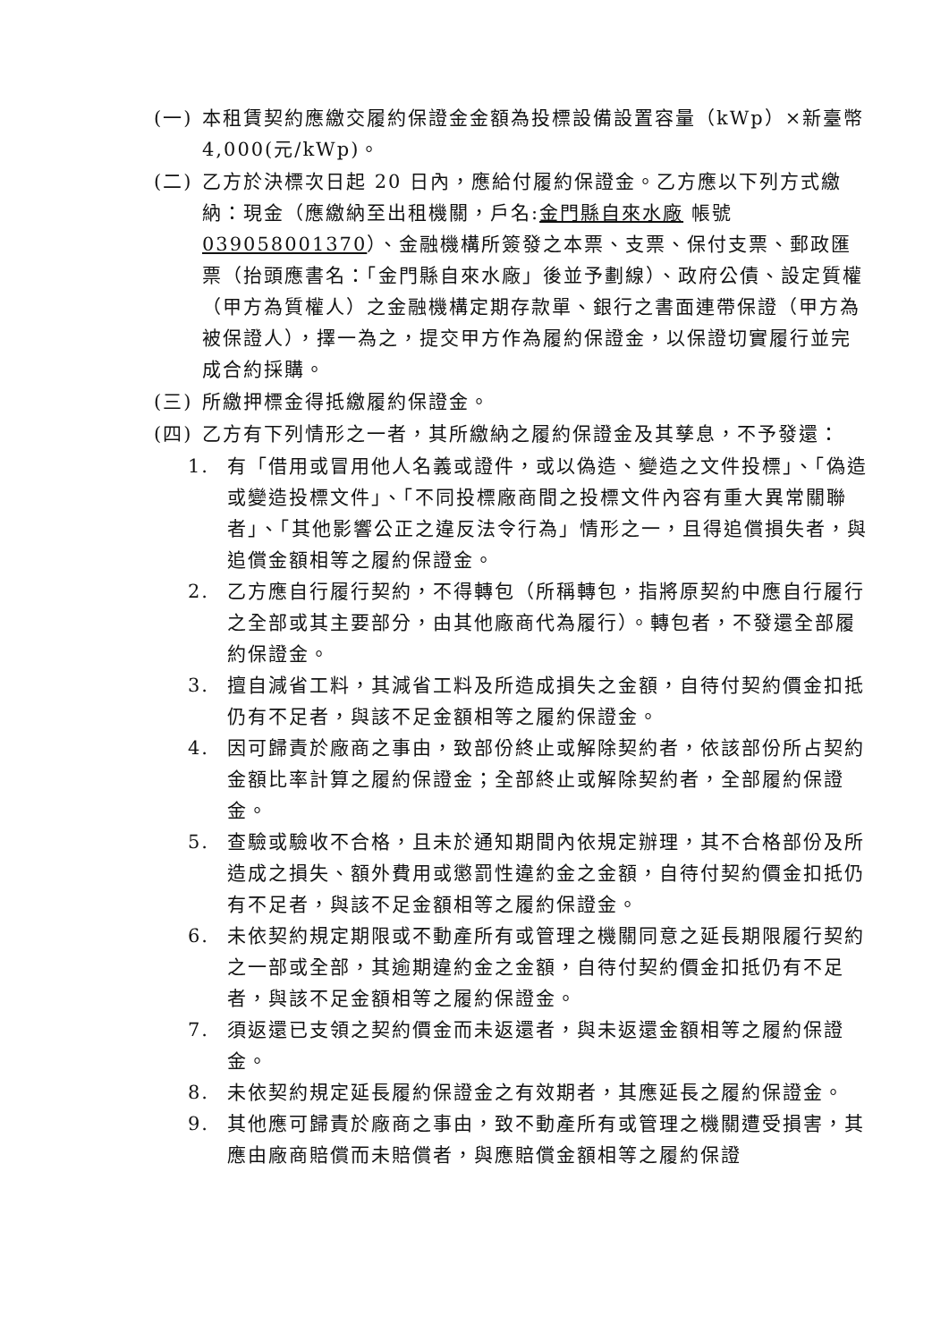(一) 本租賃契約應繳交履約保證金金額為投標設備設置容量（kWp）×新臺幣 4,000(元/kWp)。
(二) 乙方於決標次日起 20 日內，應給付履約保證金。乙方應以下列方式繳納：現金（應繳納至出租機關，戶名:金門縣自來水廠 帳號039058001370）、金融機構所簽發之本票、支票、保付支票、郵政匯票（抬頭應書名：「金門縣自來水廠」後並予劃線）、政府公債、設定質權（甲方為質權人）之金融機構定期存款單、銀行之書面連帶保證（甲方為被保證人），擇一為之，提交甲方作為履約保證金，以保證切實履行並完成合約採購。
(三) 所繳押標金得抵繳履約保證金。
(四) 乙方有下列情形之一者，其所繳納之履約保證金及其孳息，不予發還：
1. 有「借用或冒用他人名義或證件，或以偽造、變造之文件投標」、「偽造或變造投標文件」、「不同投標廠商間之投標文件內容有重大異常關聯者」、「其他影響公正之違反法令行為」情形之一，且得追償損失者，與追償金額相等之履約保證金。
2. 乙方應自行履行契約，不得轉包（所稱轉包，指將原契約中應自行履行之全部或其主要部分，由其他廠商代為履行）。轉包者，不發還全部履約保證金。
3. 擅自減省工料，其減省工料及所造成損失之金額，自待付契約價金扣抵仍有不足者，與該不足金額相等之履約保證金。
4. 因可歸責於廠商之事由，致部份終止或解除契約者，依該部份所占契約金額比率計算之履約保證金；全部終止或解除契約者，全部履約保證金。
5. 查驗或驗收不合格，且未於通知期間內依規定辦理，其不合格部份及所造成之損失、額外費用或懲罰性違約金之金額，自待付契約價金扣抵仍有不足者，與該不足金額相等之履約保證金。
6. 未依契約規定期限或不動產所有或管理之機關同意之延長期限履行契約之一部或全部，其逾期違約金之金額，自待付契約價金扣抵仍有不足者，與該不足金額相等之履約保證金。
7. 須返還已支領之契約價金而未返還者，與未返還金額相等之履約保證金。
8. 未依契約規定延長履約保證金之有效期者，其應延長之履約保證金。
9. 其他應可歸責於廠商之事由，致不動產所有或管理之機關遭受損害，其應由廠商賠償而未賠償者，與應賠償金額相等之履約保證